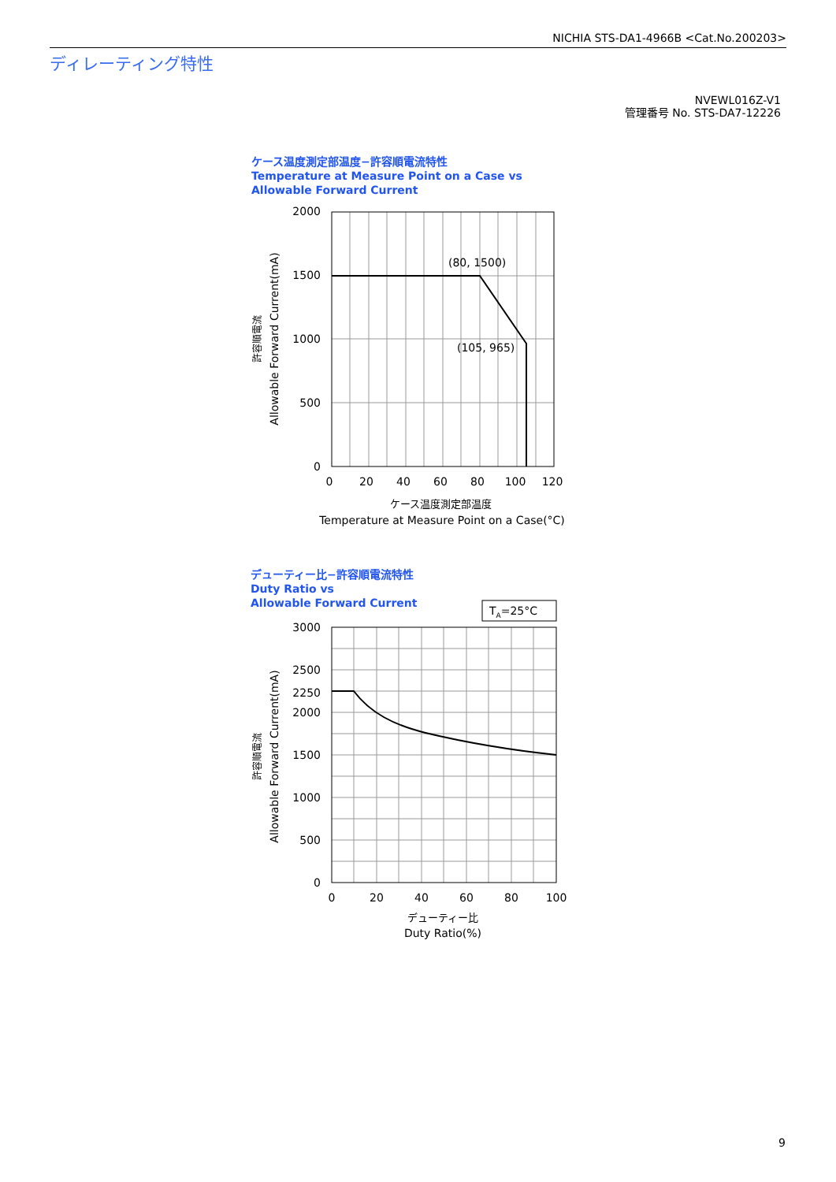NICHIA STS-DA1-4966B <Cat.No.200203>
ディレーティング特性
NVEWL016Z-V1
管理番号 No. STS-DA7-12226
ケース温度測定部温度−許容順電流特性
Temperature at Measure Point on a Case vs
Allowable Forward Current
デューティー比−許容順電流特性
Duty Ratio vs
Allowable Forward Current
(80, 1500)
(105, 965)
2000
1500
1000
500
0
0
20
40
60
80
100
120
ケース温度測定部温度
Temperature at Measure Point on a Case(°C)
許容順電流
Allowable Forward Current(mA)
TA=25°C
3000
2500
2250
2000
1500
1000
500
0
0
20
40
60
80
100
デューティー比
Duty Ratio(%)
許容順電流
Allowable Forward Current(mA)
9